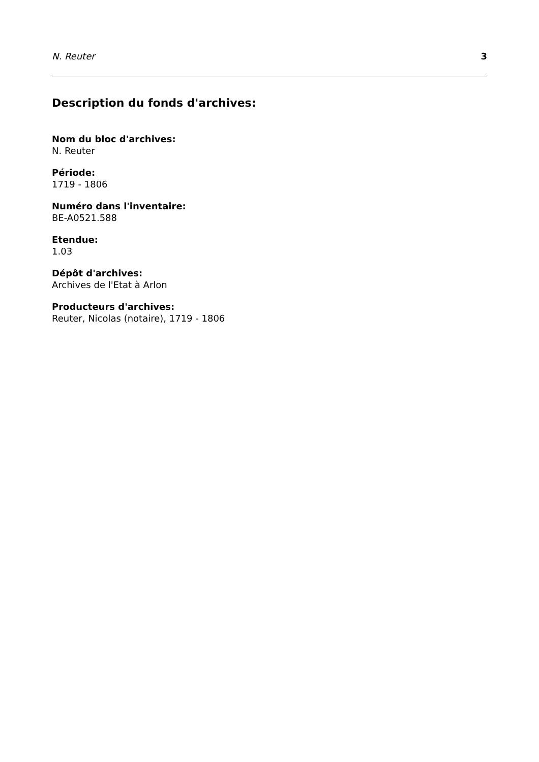N. Reuter 3
Description du fonds d'archives:
Nom du bloc d'archives:
N. Reuter
Période:
1719 - 1806
Numéro dans l'inventaire:
BE-A0521.588
Etendue:
1.03
Dépôt d'archives:
Archives de l'Etat à Arlon
Producteurs d'archives:
Reuter, Nicolas (notaire), 1719 - 1806